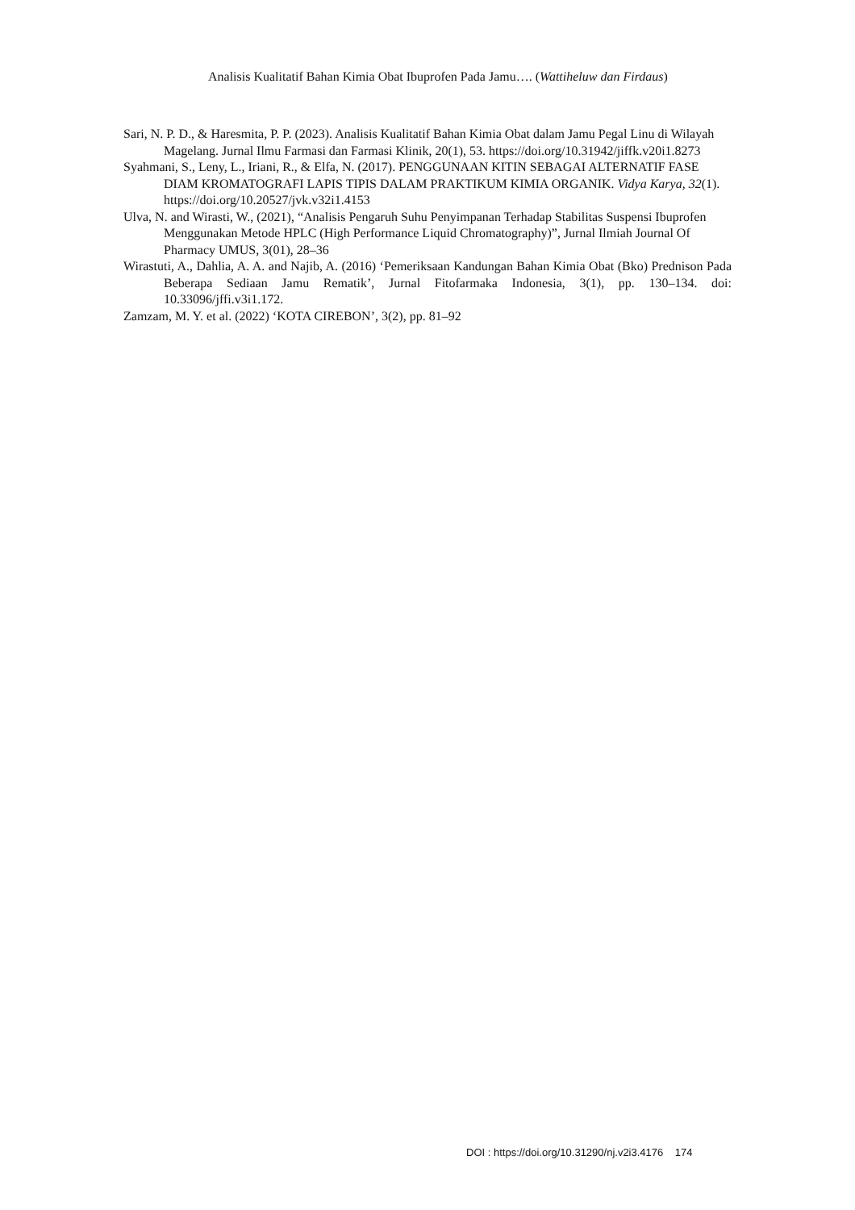Analisis Kualitatif Bahan Kimia Obat Ibuprofen Pada Jamu…. (Wattiheluw dan Firdaus)
Sari, N. P. D., & Haresmita, P. P. (2023). Analisis Kualitatif Bahan Kimia Obat dalam Jamu Pegal Linu di Wilayah Magelang. Jurnal Ilmu Farmasi dan Farmasi Klinik, 20(1), 53. https://doi.org/10.31942/jiffk.v20i1.8273
Syahmani, S., Leny, L., Iriani, R., & Elfa, N. (2017). PENGGUNAAN KITIN SEBAGAI ALTERNATIF FASE DIAM KROMATOGRAFI LAPIS TIPIS DALAM PRAKTIKUM KIMIA ORGANIK. Vidya Karya, 32(1). https://doi.org/10.20527/jvk.v32i1.4153
Ulva, N. and Wirasti, W., (2021), “Analisis Pengaruh Suhu Penyimpanan Terhadap Stabilitas Suspensi Ibuprofen Menggunakan Metode HPLC (High Performance Liquid Chromatography)”, Jurnal Ilmiah Journal Of Pharmacy UMUS, 3(01), 28–36
Wirastuti, A., Dahlia, A. A. and Najib, A. (2016) ‘Pemeriksaan Kandungan Bahan Kimia Obat (Bko) Prednison Pada Beberapa Sediaan Jamu Rematik’, Jurnal Fitofarmaka Indonesia, 3(1), pp. 130–134. doi: 10.33096/jffi.v3i1.172.
Zamzam, M. Y. et al. (2022) ‘KOTA CIREBON’, 3(2), pp. 81–92
DOI : https://doi.org/10.31290/nj.v2i3.4176 174